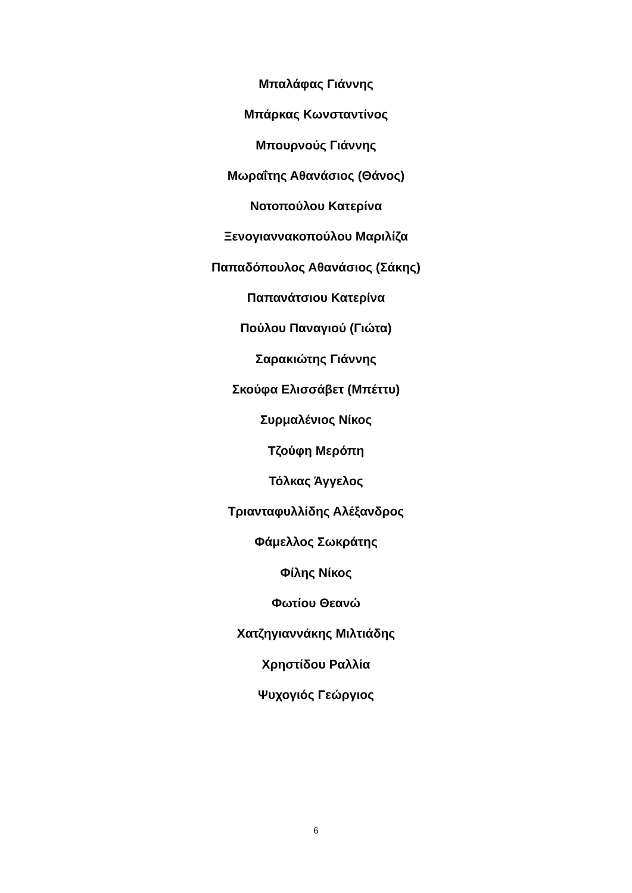Μπαλάφας Γιάννης
Μπάρκας Κωνσταντίνος
Μπουρνούς Γιάννης
Μωραΐτης Αθανάσιος (Θάνος)
Νοτοπούλου Κατερίνα
Ξενογιαννακοπούλου Μαριλίζα
Παπαδόπουλος Αθανάσιος (Σάκης)
Παπανάτσιου Κατερίνα
Πούλου Παναγιού (Γιώτα)
Σαρακιώτης Γιάννης
Σκούφα Ελισσάβετ (Μπέττυ)
Συρμαλένιος Νίκος
Τζούφη Μερόπη
Τόλκας Άγγελος
Τριανταφυλλίδης Αλέξανδρος
Φάμελλος Σωκράτης
Φίλης Νίκος
Φωτίου Θεανώ
Χατζηγιαννάκης Μιλτιάδης
Χρηστίδου Ραλλία
Ψυχογιός Γεώργιος
6